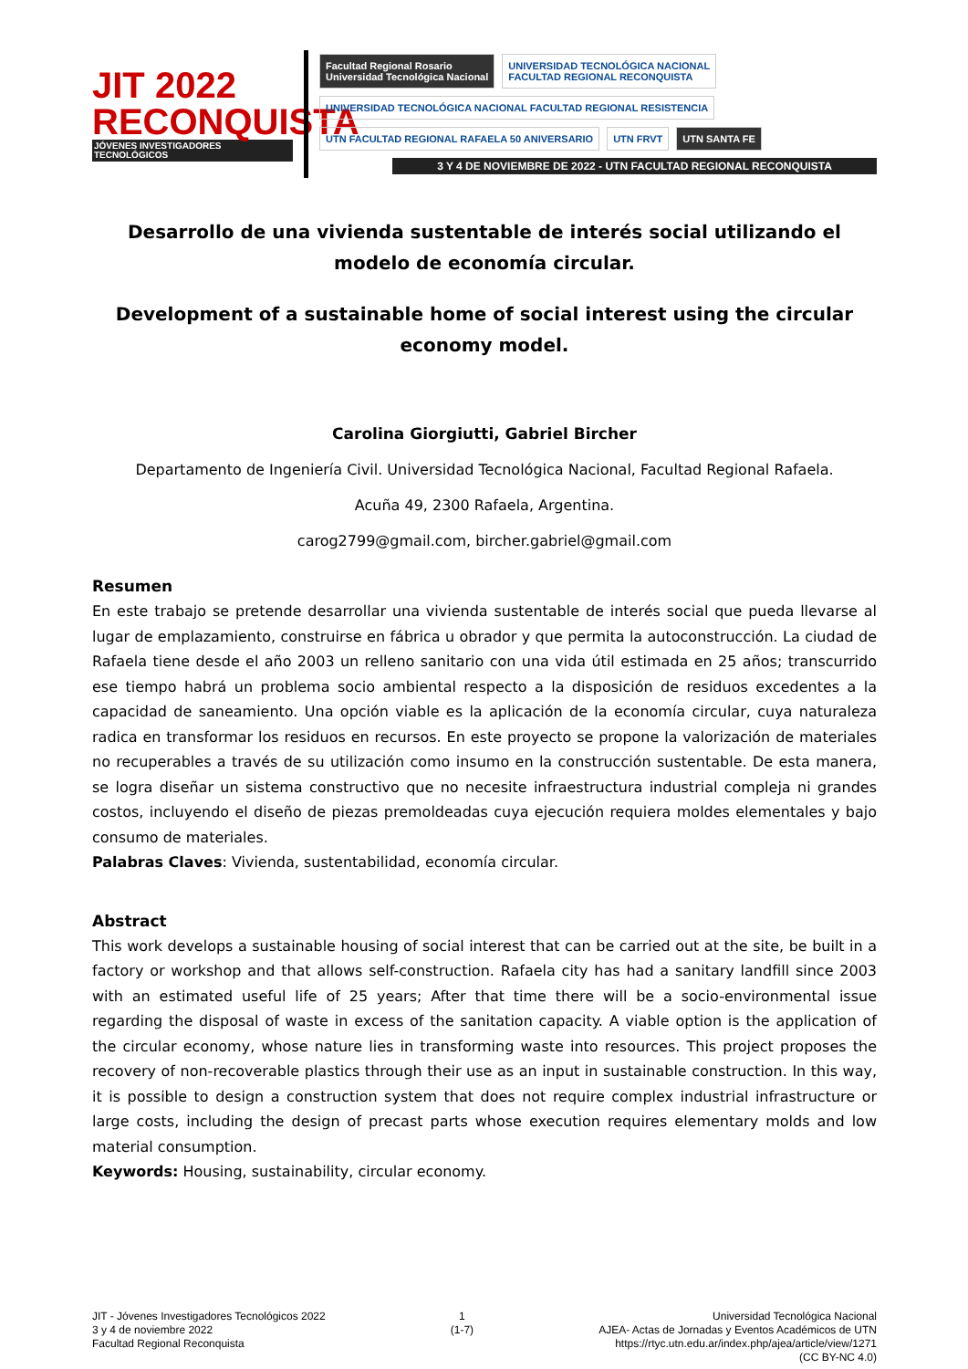JIT 2022
RECONQUISTA
JÓVENES INVESTIGADORES TECNOLÓGICOS
Facultad Regional Rosario
Universidad Tecnológica Nacional UNIVERSIDAD TECNOLÓGICA NACIONAL
FACULTAD REGIONAL RECONQUISTA UNIVERSIDAD TECNOLÓGICA NACIONAL FACULTAD REGIONAL RESISTENCIA UTN FACULTAD REGIONAL RAFAELA 50 ANIVERSARIO UTN FRVT UTN SANTA FE
3 Y 4 DE NOVIEMBRE DE 2022 - UTN FACULTAD REGIONAL RECONQUISTA
Desarrollo de una vivienda sustentable de interés social utilizando el modelo de economía circular.
Development of a sustainable home of social interest using the circular economy model.
Carolina Giorgiutti, Gabriel Bircher
Departamento de Ingeniería Civil. Universidad Tecnológica Nacional, Facultad Regional Rafaela.
Acuña 49, 2300 Rafaela, Argentina.
carog2799@gmail.com, bircher.gabriel@gmail.com
Resumen
En este trabajo se pretende desarrollar una vivienda sustentable de interés social que pueda llevarse al lugar de emplazamiento, construirse en fábrica u obrador y que permita la autoconstrucción. La ciudad de Rafaela tiene desde el año 2003 un relleno sanitario con una vida útil estimada en 25 años; transcurrido ese tiempo habrá un problema socio ambiental respecto a la disposición de residuos excedentes a la capacidad de saneamiento. Una opción viable es la aplicación de la economía circular, cuya naturaleza radica en transformar los residuos en recursos. En este proyecto se propone la valorización de materiales no recuperables a través de su utilización como insumo en la construcción sustentable. De esta manera, se logra diseñar un sistema constructivo que no necesite infraestructura industrial compleja ni grandes costos, incluyendo el diseño de piezas premoldeadas cuya ejecución requiera moldes elementales y bajo consumo de materiales.
Palabras Claves: Vivienda, sustentabilidad, economía circular.
Abstract
This work develops a sustainable housing of social interest that can be carried out at the site, be built in a factory or workshop and that allows self-construction. Rafaela city has had a sanitary landfill since 2003 with an estimated useful life of 25 years; After that time there will be a socio-environmental issue regarding the disposal of waste in excess of the sanitation capacity. A viable option is the application of the circular economy, whose nature lies in transforming waste into resources. This project proposes the recovery of non-recoverable plastics through their use as an input in sustainable construction. In this way, it is possible to design a construction system that does not require complex industrial infrastructure or large costs, including the design of precast parts whose execution requires elementary molds and low material consumption.
Keywords: Housing, sustainability, circular economy.
JIT - Jóvenes Investigadores Tecnológicos 2022
3 y 4 de noviembre 2022
Facultad Regional Reconquista
1
(1-7)
Universidad Tecnológica Nacional
AJEA- Actas de Jornadas y Eventos Académicos de UTN
https://rtyc.utn.edu.ar/index.php/ajea/article/view/1271
(CC BY-NC 4.0)